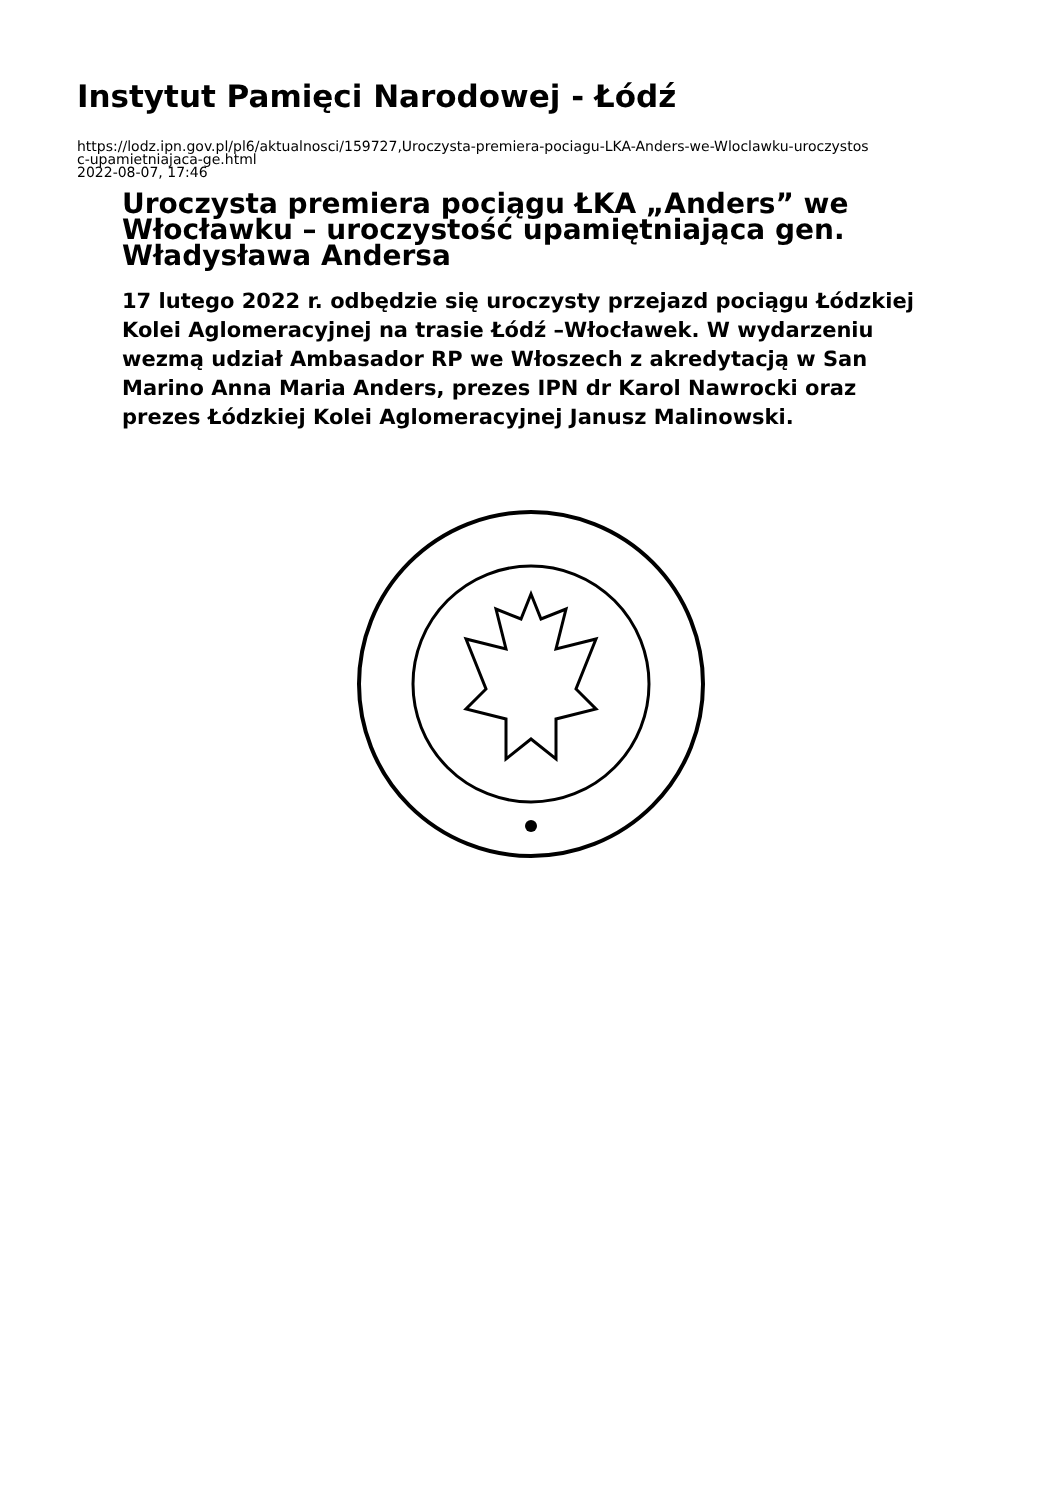Instytut Pamięci Narodowej - Łódź
https://lodz.ipn.gov.pl/pl6/aktualnosci/159727,Uroczysta-premiera-pociagu-LKA-Anders-we-Wloclawku-uroczystos
c-upamietniajaca-ge.html
2022-08-07, 17:46
Uroczysta premiera pociągu ŁKA „Anders” we Włocławku – uroczystość upamiętniająca gen. Władysława Andersa
17 lutego 2022 r. odbędzie się uroczysty przejazd pociągu Łódzkiej Kolei Aglomeracyjnej na trasie Łódź –Włocławek. W wydarzeniu wezmą udział Ambasador RP we Włoszech z akredytacją w San Marino Anna Maria Anders, prezes IPN dr Karol Nawrocki oraz prezes Łódzkiej Kolei Aglomeracyjnej Janusz Malinowski.